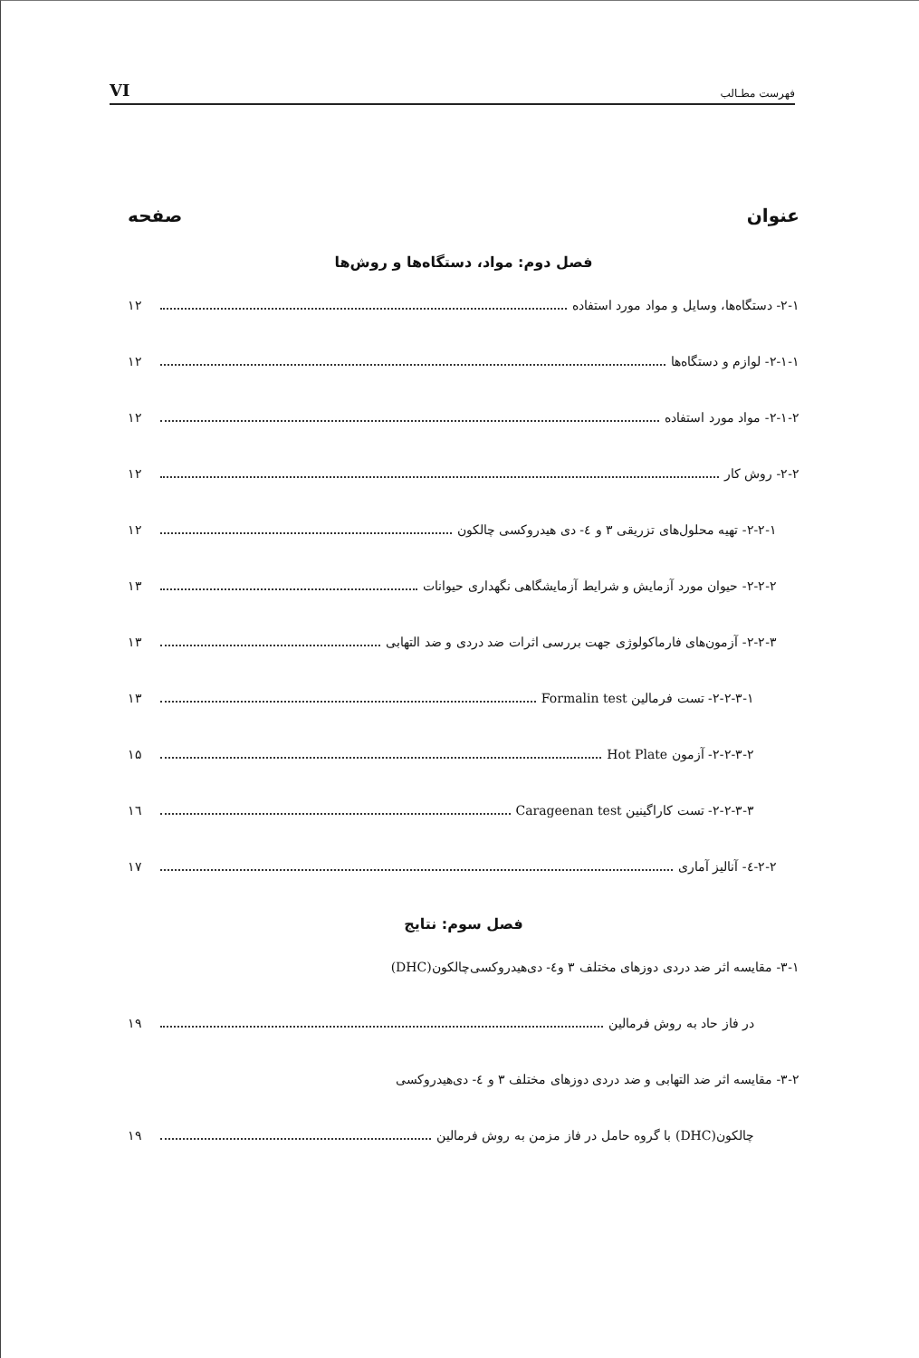VI فهرست مطـالب
عنوان صفحه
فصل دوم: مواد، دستگاه‌ها و روش‌ها
۲-۱- دستگاه‌ها، وسایل و مواد مورد استفاده ۱۲
۲-۱-۱- لوازم و دستگاه‌ها ۱۲
۲-۱-۲- مواد مورد استفاده ۱۲
۲-۲- روش کار ۱۲
۲-۲-۱- تهیه محلول‌های تزریقی ۳ و ٤- دی هیدروکسی چالکون ۱۲
۲-۲-۲- حیوان مورد آزمایش و شرایط آزمایشگاهی نگهداری حیوانات ۱۳
۲-۲-۳- آزمون‌های فارماکولوژی جهت بررسی اثرات ضد دردی و ضد التهابی ۱۳
۲-۲-۳-۱- تست فرمالین Formalin test ۱۳
۲-۲-۳-۲- آزمون Hot Plate ۱۵
۲-۲-۳-۳- تست کاراگینین Carageenan test ۱٦
۲-۲-٤- آنالیز آماری ۱۷
فصل سوم: نتایج
۳-۱- مقایسه اثر ضد دردی دوزهای مختلف ۳ و٤- دی‌هیدروکسی‌چالکون(DHC)
در فاز حاد به روش فرمالین ۱۹
۳-۲- مقایسه اثر ضد التهابی و ضد دردی دوزهای مختلف ۳ و ٤- دی‌هیدروکسی
چالکون(DHC) با گروه حامل در فاز مزمن به روش فرمالین ۱۹